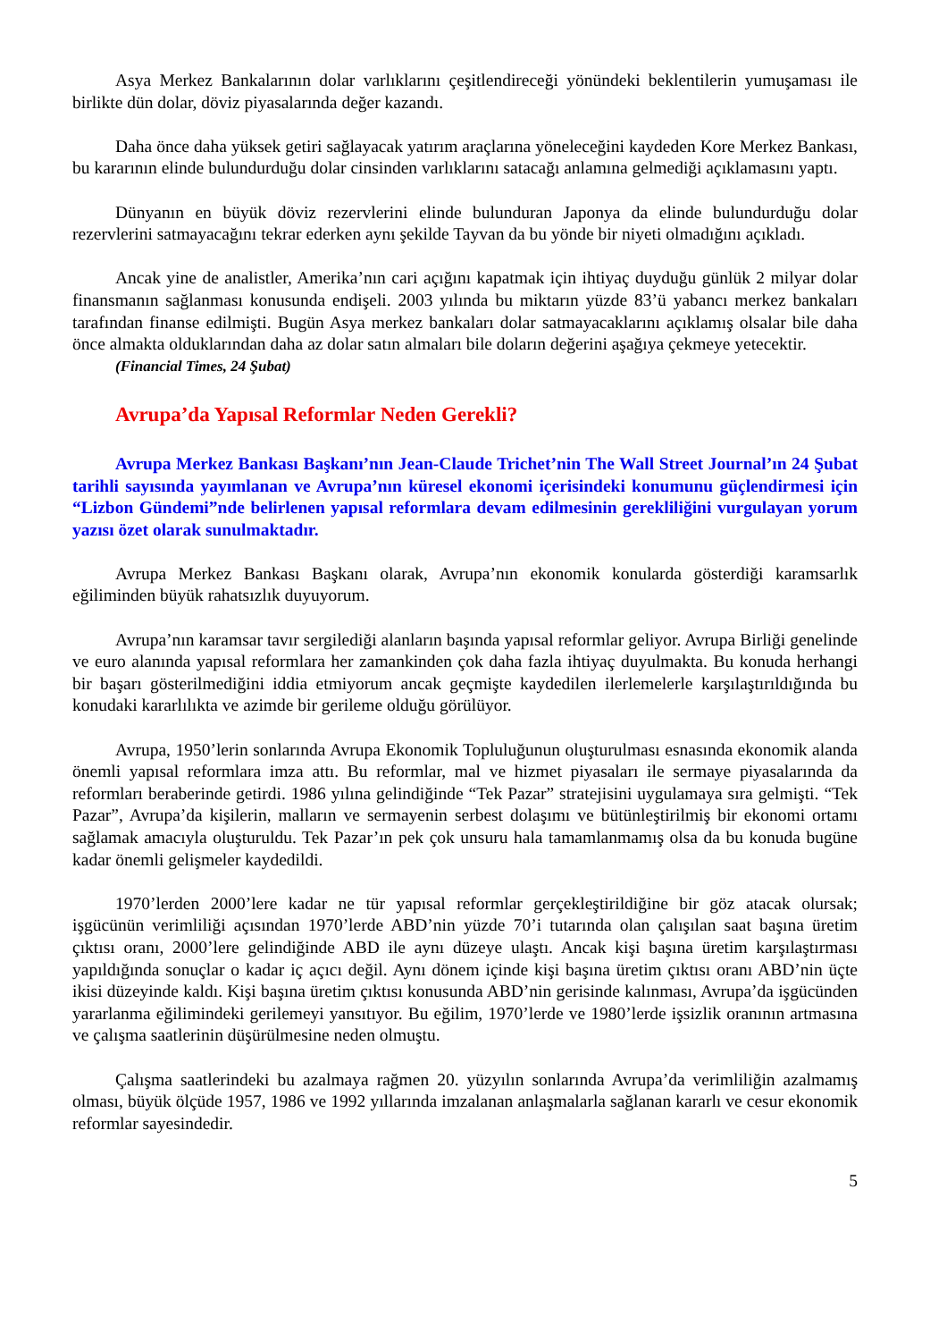Asya Merkez Bankalarının dolar varlıklarını çeşitlendireceği yönündeki beklentilerin yumuşaması ile birlikte dün dolar, döviz piyasalarında değer kazandı.
Daha önce daha yüksek getiri sağlayacak yatırım araçlarına yöneleceğini kaydeden Kore Merkez Bankası, bu kararının elinde bulundurduğu dolar cinsinden varlıklarını satacağı anlamına gelmediği açıklamasını yaptı.
Dünyanın en büyük döviz rezervlerini elinde bulunduran Japonya da elinde bulundurduğu dolar rezervlerini satmayacağını tekrar ederken aynı şekilde Tayvan da bu yönde bir niyeti olmadığını açıkladı.
Ancak yine de analistler, Amerika’nın cari açığını kapatmak için ihtiyaç duyduğu günlük 2 milyar dolar finansmanın sağlanması konusunda endişeli. 2003 yılında bu miktarın yüzde 83’ü yabancı merkez bankaları tarafından finanse edilmişti. Bugün Asya merkez bankaları dolar satmayacaklarını açıklamış olsalar bile daha önce almakta olduklarından daha az dolar satın almaları bile doların değerini aşağıya çekmeye yetecektir.
(Financial Times, 24 Şubat)
Avrupa’da Yapısal Reformlar Neden Gerekli?
Avrupa Merkez Bankası Başkanı’nın Jean-Claude Trichet’nin The Wall Street Journal’ın 24 Şubat tarihli sayısında yayımlanan ve Avrupa’nın küresel ekonomi içerisindeki konumunu güçlendirmesi için “Lizbon Gündemi”nde belirlenen yapısal reformlara devam edilmesinin gerekliliğini vurgulayan yorum yazısı özet olarak sunulmaktadır.
Avrupa Merkez Bankası Başkanı olarak, Avrupa’nın ekonomik konularda gösterdiği karamsarlık eğiliminden büyük rahatsızlık duyuyorum.
Avrupa’nın karamsar tavır sergilediği alanların başında yapısal reformlar geliyor. Avrupa Birliği genelinde ve euro alanında yapısal reformlara her zamankinden çok daha fazla ihtiyaç duyulmakta. Bu konuda herhangi bir başarı gösterilmediğini iddia etmiyorum ancak geçmişte kaydedilen ilerlemelerle karşılaştırıldığında bu konudaki kararlılıkta ve azimde bir gerileme olduğu görülüyor.
Avrupa, 1950’lerin sonlarında Avrupa Ekonomik Topluluğunun oluşturulması esnasında ekonomik alanda önemli yapısal reformlara imza attı. Bu reformlar, mal ve hizmet piyasaları ile sermaye piyasalarında da reformları beraberinde getirdi. 1986 yılına gelindiğinde “Tek Pazar” stratejisini uygulamaya sıra gelmişti. “Tek Pazar”, Avrupa’da kişilerin, malların ve sermayenin serbest dolaşımı ve bütünleştirilmiş bir ekonomi ortamı sağlamak amacıyla oluşturuldu. Tek Pazar’ın pek çok unsuru hala tamamlanmamış olsa da bu konuda bugüne kadar önemli gelişmeler kaydedildi.
1970’lerden 2000’lere kadar ne tür yapısal reformlar gerçekleştirildiğine bir göz atacak olursak; işgücünün verimliliği açısından 1970’lerde ABD’nin yüzde 70’i tutarında olan çalışılan saat başına üretim çıktısı oranı, 2000’lere gelindiğinde ABD ile aynı düzeye ulaştı. Ancak kişi başına üretim karşılaştırması yapıldığında sonuçlar o kadar iç açıcı değil. Aynı dönem içinde kişi başına üretim çıktısı oranı ABD’nin üçte ikisi düzeyinde kaldı. Kişi başına üretim çıktısı konusunda ABD’nin gerisinde kalınması, Avrupa’da işgücünden yararlanma eğilimindeki gerilemeyi yansıtıyor. Bu eğilim, 1970’lerde ve 1980’lerde işsizlik oranının artmasına ve çalışma saatlerinin düşürülmesine neden olmuştu.
Çalışma saatlerindeki bu azalmaya rağmen 20. yüzyılın sonlarında Avrupa’da verimliliğin azalmamış olması, büyük ölçüde 1957, 1986 ve 1992 yıllarında imzalanan anlaşmalarla sağlanan kararlı ve cesur ekonomik reformlar sayesindedir.
5